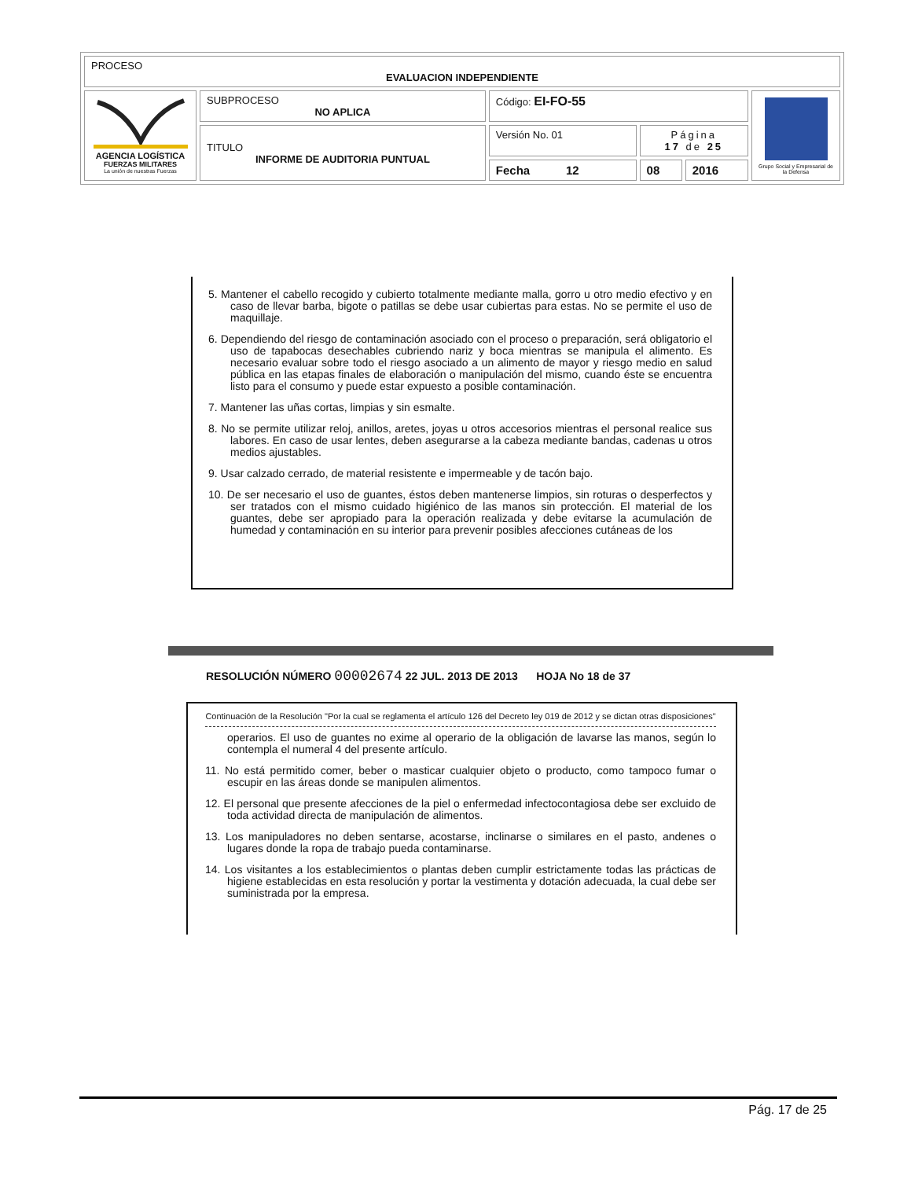| PROCESO EVALUACION INDEPENDIENTE | | | | | |
| AGENCIA LOGÍSTICA FUERZAS MILITARES La unión de nuestras Fuerzas | SUBPROCESO NO APLICA | Código: EI-FO-55 | | | Grupo Social y Empresarial de la Defensa |
| | TITULO INFORME DE AUDITORIA PUNTUAL | Versión No. 01 | Página 17 de 25 | | |
| | | Fecha 12 | 08 | 2016 | |
5. Mantener el cabello recogido y cubierto totalmente mediante malla, gorro u otro medio efectivo y en caso de llevar barba, bigote o patillas se debe usar cubiertas para estas. No se permite el uso de maquillaje.
6. Dependiendo del riesgo de contaminación asociado con el proceso o preparación, será obligatorio el uso de tapabocas desechables cubriendo nariz y boca mientras se manipula el alimento. Es necesario evaluar sobre todo el riesgo asociado a un alimento de mayor y riesgo medio en salud pública en las etapas finales de elaboración o manipulación del mismo, cuando éste se encuentra listo para el consumo y puede estar expuesto a posible contaminación.
7. Mantener las uñas cortas, limpias y sin esmalte.
8. No se permite utilizar reloj, anillos, aretes, joyas u otros accesorios mientras el personal realice sus labores. En caso de usar lentes, deben asegurarse a la cabeza mediante bandas, cadenas u otros medios ajustables.
9. Usar calzado cerrado, de material resistente e impermeable y de tacón bajo.
10. De ser necesario el uso de guantes, éstos deben mantenerse limpios, sin roturas o desperfectos y ser tratados con el mismo cuidado higiénico de las manos sin protección. El material de los guantes, debe ser apropiado para la operación realizada y debe evitarse la acumulación de humedad y contaminación en su interior para prevenir posibles afecciones cutáneas de los
RESOLUCIÓN NÚMERO 00002674 22 JUL. 2013 DE 2013 HOJA No 18 de 37
Continuación de la Resolución "Por la cual se reglamenta el artículo 126 del Decreto ley 019 de 2012 y se dictan otras disposiciones"
operarios. El uso de guantes no exime al operario de la obligación de lavarse las manos, según lo contempla el numeral 4 del presente artículo.
11. No está permitido comer, beber o masticar cualquier objeto o producto, como tampoco fumar o escupir en las áreas donde se manipulen alimentos.
12. El personal que presente afecciones de la piel o enfermedad infectocontagiosa debe ser excluido de toda actividad directa de manipulación de alimentos.
13. Los manipuladores no deben sentarse, acostarse, inclinarse o similares en el pasto, andenes o lugares donde la ropa de trabajo pueda contaminarse.
14. Los visitantes a los establecimientos o plantas deben cumplir estrictamente todas las prácticas de higiene establecidas en esta resolución y portar la vestimenta y dotación adecuada, la cual debe ser suministrada por la empresa.
Pág. 17 de 25